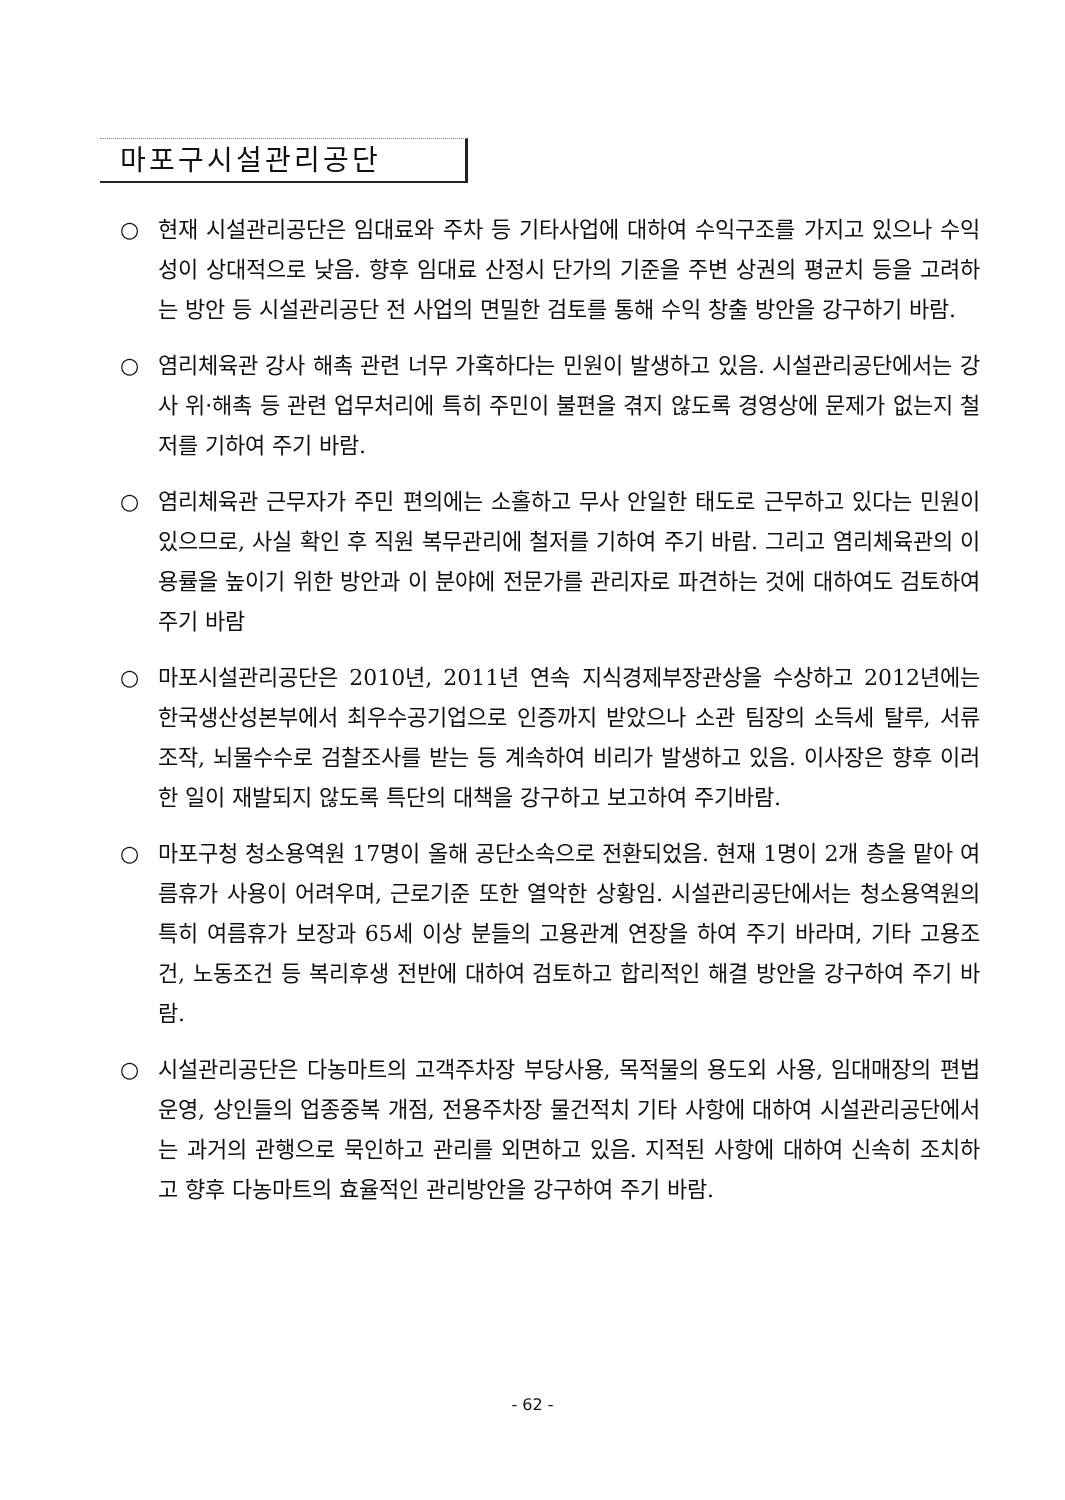마포구시설관리공단
○ 현재 시설관리공단은 임대료와 주차 등 기타사업에 대하여 수익구조를 가지고 있으나 수익성이 상대적으로 낮음. 향후 임대료 산정시 단가의 기준을 주변 상권의 평균치 등을 고려하는 방안 등 시설관리공단 전 사업의 면밀한 검토를 통해 수익 창출 방안을 강구하기 바람.
○ 염리체육관 강사 해촉 관련 너무 가혹하다는 민원이 발생하고 있음. 시설관리공단에서는 강사 위·해촉 등 관련 업무처리에 특히 주민이 불편을 겪지 않도록 경영상에 문제가 없는지 철저를 기하여 주기 바람.
○ 염리체육관 근무자가 주민 편의에는 소홀하고 무사 안일한 태도로 근무하고 있다는 민원이 있으므로, 사실 확인 후 직원 복무관리에 철저를 기하여 주기 바람. 그리고 염리체육관의 이용률을 높이기 위한 방안과 이 분야에 전문가를 관리자로 파견하는 것에 대하여도 검토하여 주기 바람
○ 마포시설관리공단은 2010년, 2011년 연속 지식경제부장관상을 수상하고 2012년에는 한국생산성본부에서 최우수공기업으로 인증까지 받았으나 소관 팀장의 소득세 탈루, 서류조작, 뇌물수수로 검찰조사를 받는 등 계속하여 비리가 발생하고 있음. 이사장은 향후 이러한 일이 재발되지 않도록 특단의 대책을 강구하고 보고하여 주기바람.
○ 마포구청 청소용역원 17명이 올해 공단소속으로 전환되었음. 현재 1명이 2개 층을 맡아 여름휴가 사용이 어려우며, 근로기준 또한 열악한 상황임. 시설관리공단에서는 청소용역원의 특히 여름휴가 보장과 65세 이상 분들의 고용관계 연장을 하여 주기 바라며, 기타 고용조건, 노동조건 등 복리후생 전반에 대하여 검토하고 합리적인 해결 방안을 강구하여 주기 바람.
○ 시설관리공단은 다농마트의 고객주차장 부당사용, 목적물의 용도외 사용, 임대매장의 편법운영, 상인들의 업종중복 개점, 전용주차장 물건적치 기타 사항에 대하여 시설관리공단에서는 과거의 관행으로 묵인하고 관리를 외면하고 있음. 지적된 사항에 대하여 신속히 조치하고 향후 다농마트의 효율적인 관리방안을 강구하여 주기 바람.
- 62 -